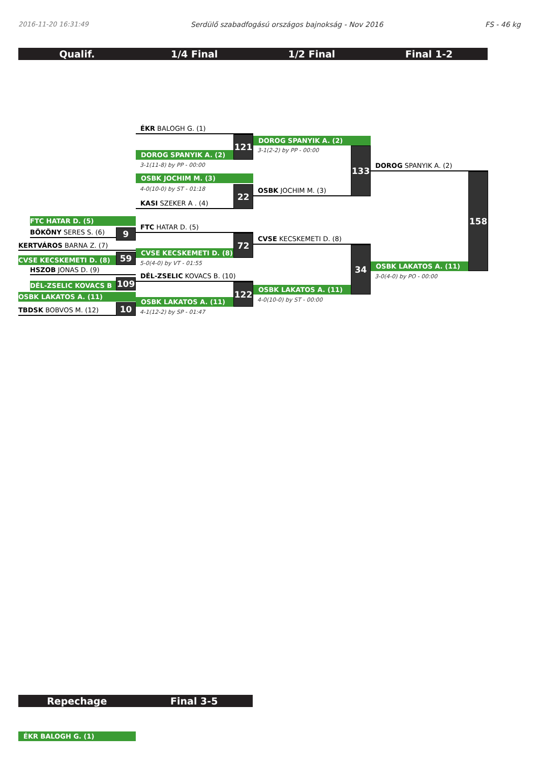2016-11-20 16:31:49 Serdülő szabadfogású országos bajnokság - Nov 2016 FS - 46 kg
Qualif. 1/4 Final 1/2 Final Final 1-2
FTC HATAR D. (5)
BÖKÖNY SERES S. (6)
9
KERTVÁROS BARNA Z. (7)
CVSE KECSKEMETI D. (8)
59
HSZOB JONAS D. (9)
DÉL-ZSELIC KOVACS B
109
OSBK LAKATOS A. (11)
TBDSK BOBVOS M. (12)
10
ÉKR BALOGH G. (1)
DOROG SPANYIK A. (2)
121
3-1(11-8) by PP - 00:00
OSBK JOCHIM M. (3)
4-0(10-0) by ST - 01:18
KASI SZEKER A . (4)
22
FTC HATAR D. (5)
CVSE KECSKEMETI D. (8)
72
5-0(4-0) by VT - 01:55
DÉL-ZSELIC KOVACS B. (10)
OSBK LAKATOS A. (11)
122
4-1(12-2) by SP - 01:47
DOROG SPANYIK A. (2)
3-1(2-2) by PP - 00:00
OSBK JOCHIM M. (3)
133
CVSE KECSKEMETI D. (8)
OSBK LAKATOS A. (11)
34
4-0(10-0) by ST - 00:00
DOROG SPANYIK A. (2)
OSBK LAKATOS A. (11)
158
3-0(4-0) by PO - 00:00
Repechage Final 3-5
ÉKR BALOGH G. (1)